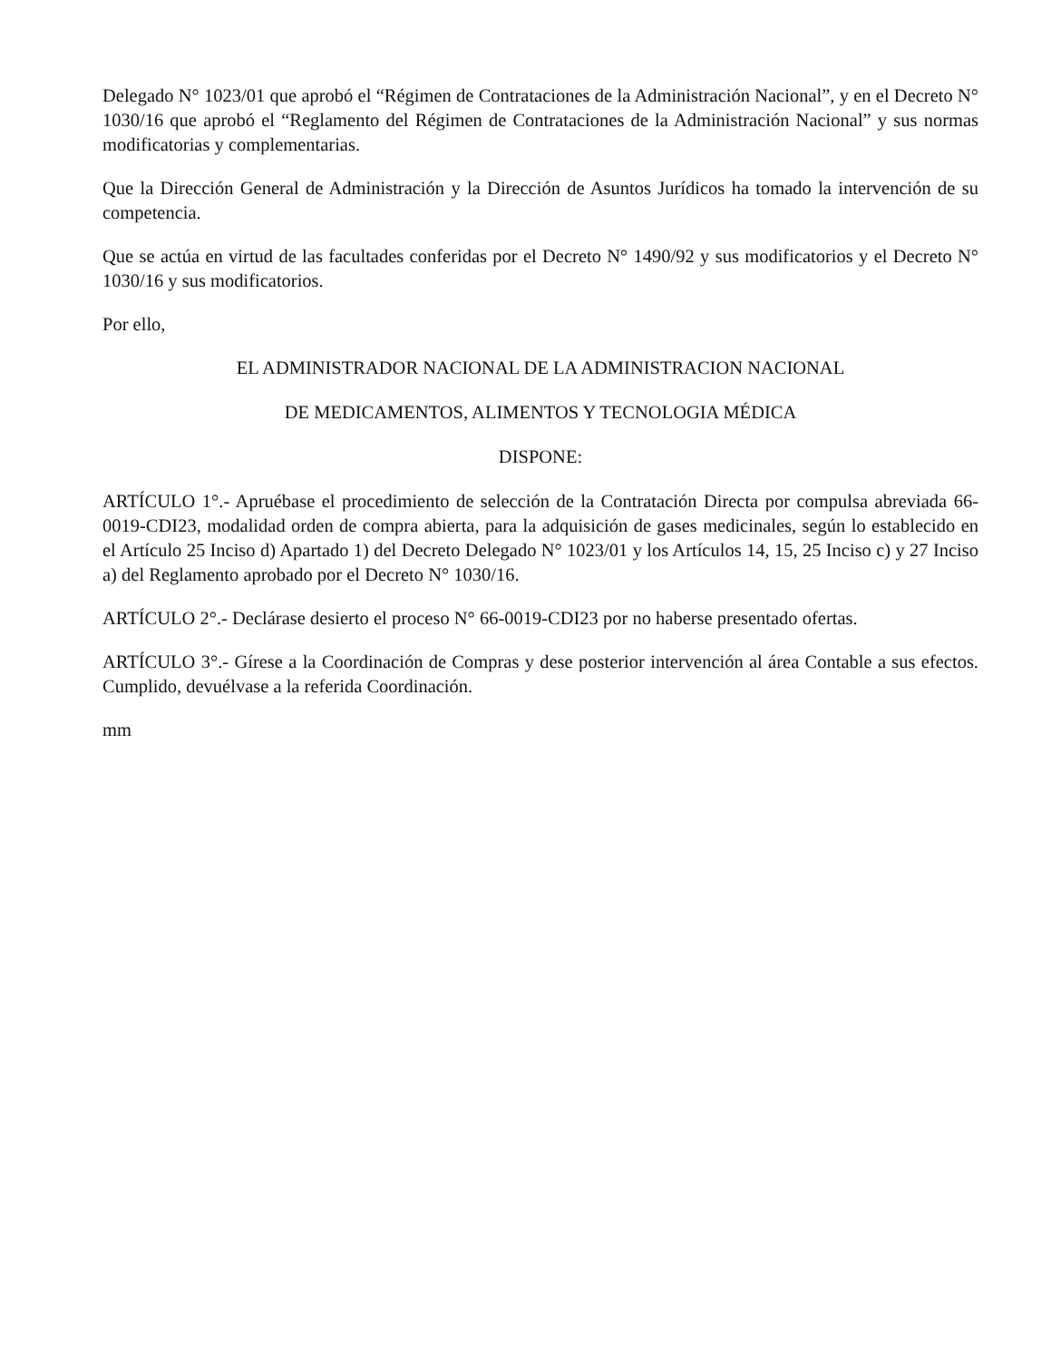Delegado N° 1023/01 que aprobó el “Régimen de Contrataciones de la Administración Nacional”, y en el Decreto N° 1030/16 que aprobó el “Reglamento del Régimen de Contrataciones de la Administración Nacional” y sus normas modificatorias y complementarias.
Que la Dirección General de Administración y la Dirección de Asuntos Jurídicos ha tomado la intervención de su competencia.
Que se actúa en virtud de las facultades conferidas por el Decreto N° 1490/92 y sus modificatorios y el Decreto N° 1030/16 y sus modificatorios.
Por ello,
EL ADMINISTRADOR NACIONAL DE LA ADMINISTRACION NACIONAL
DE MEDICAMENTOS, ALIMENTOS Y TECNOLOGIA MÉDICA
DISPONE:
ARTÍCULO 1°.- Apruébase el procedimiento de selección de la Contratación Directa por compulsa abreviada 66-0019-CDI23, modalidad orden de compra abierta, para la adquisición de gases medicinales, según lo establecido en el Artículo 25 Inciso d) Apartado 1) del Decreto Delegado N° 1023/01 y los Artículos 14, 15, 25 Inciso c) y 27 Inciso a) del Reglamento aprobado por el Decreto N° 1030/16.
ARTÍCULO 2°.- Declárase desierto el proceso N° 66-0019-CDI23 por no haberse presentado ofertas.
ARTÍCULO 3°.- Gírese a la Coordinación de Compras y dese posterior intervención al área Contable a sus efectos. Cumplido, devuélvase a la referida Coordinación.
mm